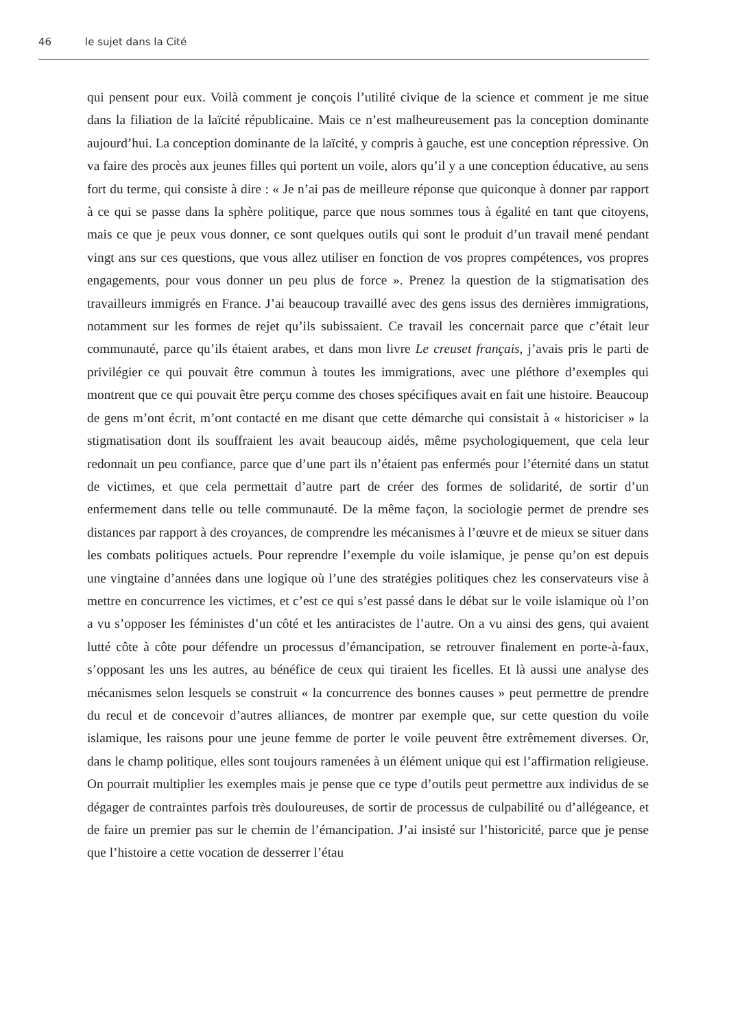46 le sujet dans la Cité
qui pensent pour eux. Voilà comment je conçois l’utilité civique de la science et comment je me situe dans la filiation de la laïcité républicaine. Mais ce n’est malheureusement pas la conception dominante aujourd’hui. La conception dominante de la laïcité, y compris à gauche, est une conception répressive. On va faire des procès aux jeunes filles qui portent un voile, alors qu’il y a une conception éducative, au sens fort du terme, qui consiste à dire : « Je n’ai pas de meilleure réponse que quiconque à donner par rapport à ce qui se passe dans la sphère politique, parce que nous sommes tous à égalité en tant que citoyens, mais ce que je peux vous donner, ce sont quelques outils qui sont le produit d’un travail mené pendant vingt ans sur ces questions, que vous allez utiliser en fonction de vos propres compétences, vos propres engagements, pour vous donner un peu plus de force ». Prenez la question de la stigmatisation des travailleurs immigrés en France. J’ai beaucoup travaillé avec des gens issus des dernières immigrations, notamment sur les formes de rejet qu’ils subissaient. Ce travail les concernait parce que c’était leur communauté, parce qu’ils étaient arabes, et dans mon livre Le creuset français, j’avais pris le parti de privilégier ce qui pouvait être commun à toutes les immigrations, avec une pléthore d’exemples qui montrent que ce qui pouvait être perçu comme des choses spécifiques avait en fait une histoire. Beaucoup de gens m’ont écrit, m’ont contacté en me disant que cette démarche qui consistait à « historiciser » la stigmatisation dont ils souffraient les avait beaucoup aidés, même psychologiquement, que cela leur redonnait un peu confiance, parce que d’une part ils n’étaient pas enfermés pour l’éternité dans un statut de victimes, et que cela permettait d’autre part de créer des formes de solidarité, de sortir d’un enfermement dans telle ou telle communauté. De la même façon, la sociologie permet de prendre ses distances par rapport à des croyances, de comprendre les mécanismes à l’œuvre et de mieux se situer dans les combats politiques actuels. Pour reprendre l’exemple du voile islamique, je pense qu’on est depuis une vingtaine d’années dans une logique où l’une des stratégies politiques chez les conservateurs vise à mettre en concurrence les victimes, et c’est ce qui s’est passé dans le débat sur le voile islamique où l’on a vu s’opposer les féministes d’un côté et les antiracistes de l’autre. On a vu ainsi des gens, qui avaient lutté côte à côte pour défendre un processus d’émancipation, se retrouver finalement en porte-à-faux, s’opposant les uns les autres, au bénéfice de ceux qui tiraient les ficelles. Et là aussi une analyse des mécanismes selon lesquels se construit « la concurrence des bonnes causes » peut permettre de prendre du recul et de concevoir d’autres alliances, de montrer par exemple que, sur cette question du voile islamique, les raisons pour une jeune femme de porter le voile peuvent être extrêmement diverses. Or, dans le champ politique, elles sont toujours ramenées à un élément unique qui est l’affirmation religieuse. On pourrait multiplier les exemples mais je pense que ce type d’outils peut permettre aux individus de se dégager de contraintes parfois très douloureuses, de sortir de processus de culpabilité ou d’allégeance, et de faire un premier pas sur le chemin de l’émancipation. J’ai insisté sur l’historicité, parce que je pense que l’histoire a cette vocation de desserrer l’étau